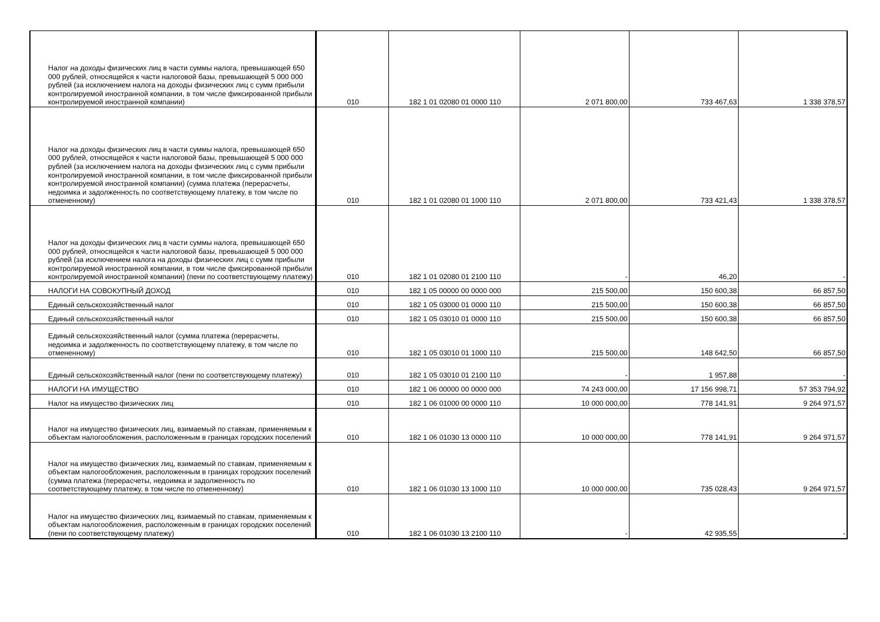| Налог на доходы физических лиц в части суммы налога, превышающей 650 000 рублей, относящейся к части налоговой базы, превышающей 5 000 000 рублей (за исключением налога на доходы физических лиц с сумм прибыли контролируемой иностранной компании, в том числе фиксированной прибыли контролируемой иностранной компании) | 010 | 182 1 01 02080 01 0000 110 | 2 071 800,00 | 733 467,63 | 1 338 378,57 |
| Налог на доходы физических лиц в части суммы налога, превышающей 650 000 рублей, относящейся к части налоговой базы, превышающей 5 000 000 рублей (за исключением налога на доходы физических лиц с сумм прибыли контролируемой иностранной компании, в том числе фиксированной прибыли контролируемой иностранной компании) (сумма платежа (перерасчеты, недоимка и задолженность по соответствующему платежу, в том числе по отмененному) | 010 | 182 1 01 02080 01 1000 110 | 2 071 800,00 | 733 421,43 | 1 338 378,57 |
| Налог на доходы физических лиц в части суммы налога, превышающей 650 000 рублей, относящейся к части налоговой базы, превышающей 5 000 000 рублей (за исключением налога на доходы физических лиц с сумм прибыли контролируемой иностранной компании, в том числе фиксированной прибыли контролируемой иностранной компании) (пени по соответствующему платежу) | 010 | 182 1 01 02080 01 2100 110 | - | 46,20 | - |
| НАЛОГИ НА СОВОКУПНЫЙ ДОХОД | 010 | 182 1 05 00000 00 0000 000 | 215 500,00 | 150 600,38 | 66 857,50 |
| Единый сельскохозяйственный налог | 010 | 182 1 05 03000 01 0000 110 | 215 500,00 | 150 600,38 | 66 857,50 |
| Единый сельскохозяйственный налог | 010 | 182 1 05 03010 01 0000 110 | 215 500,00 | 150 600,38 | 66 857,50 |
| Единый сельскохозяйственный налог (сумма платежа (перерасчеты, недоимка и задолженность по соответствующему платежу, в том числе по отмененному) | 010 | 182 1 05 03010 01 1000 110 | 215 500,00 | 148 642,50 | 66 857,50 |
| Единый сельскохозяйственный налог (пени по соответствующему платежу) | 010 | 182 1 05 03010 01 2100 110 | - | 1 957,88 | - |
| НАЛОГИ НА ИМУЩЕСТВО | 010 | 182 1 06 00000 00 0000 000 | 74 243 000,00 | 17 156 998,71 | 57 353 794,92 |
| Налог на имущество физических лиц | 010 | 182 1 06 01000 00 0000 110 | 10 000 000,00 | 778 141,91 | 9 264 971,57 |
| Налог на имущество физических лиц, взимаемый по ставкам, применяемым к объектам налогообложения, расположенным в границах городских поселений | 010 | 182 1 06 01030 13 0000 110 | 10 000 000,00 | 778 141,91 | 9 264 971,57 |
| Налог на имущество физических лиц, взимаемый по ставкам, применяемым к объектам налогообложения, расположенным в границах городских поселений (сумма платежа (перерасчеты, недоимка и задолженность по соответствующему платежу, в том числе по отмененному) | 010 | 182 1 06 01030 13 1000 110 | 10 000 000,00 | 735 028,43 | 9 264 971,57 |
| Налог на имущество физических лиц, взимаемый по ставкам, применяемым к объектам налогообложения, расположенным в границах городских поселений (пени по соответствующему платежу) | 010 | 182 1 06 01030 13 2100 110 | - | 42 935,55 | - |